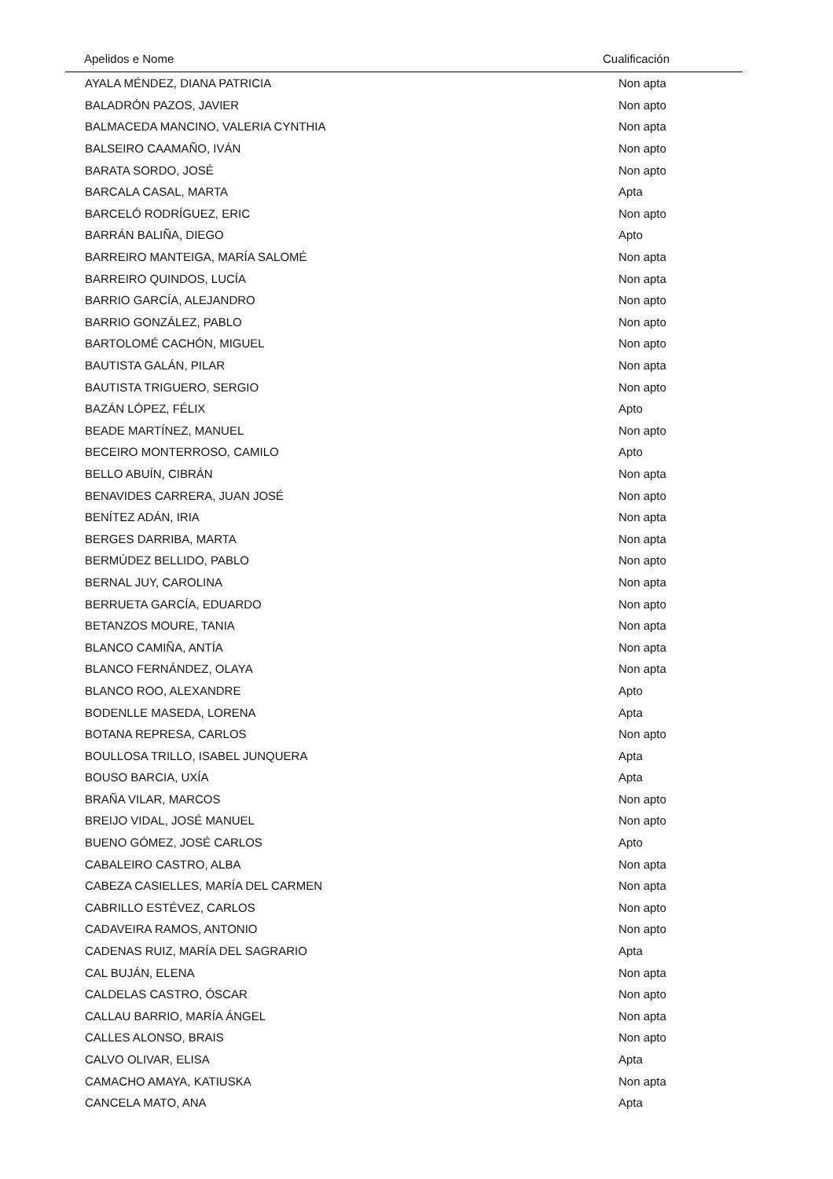| Apelidos e Nome | Cualificación |
| --- | --- |
| AYALA MÉNDEZ, DIANA PATRICIA | Non apta |
| BALADRÓN PAZOS, JAVIER | Non apto |
| BALMACEDA MANCINO, VALERIA CYNTHIA | Non apta |
| BALSEIRO CAAMAÑO, IVÁN | Non apto |
| BARATA SORDO, JOSÉ | Non apto |
| BARCALA CASAL, MARTA | Apta |
| BARCELÓ RODRÍGUEZ, ERIC | Non apto |
| BARRÁN BALIÑA, DIEGO | Apto |
| BARREIRO MANTEIGA, MARÍA SALOMÉ | Non apta |
| BARREIRO QUINDOS, LUCÍA | Non apta |
| BARRIO GARCÍA, ALEJANDRO | Non apto |
| BARRIO GONZÁLEZ, PABLO | Non apto |
| BARTOLOMÉ CACHÓN, MIGUEL | Non apto |
| BAUTISTA GALÁN, PILAR | Non apta |
| BAUTISTA TRIGUERO, SERGIO | Non apto |
| BAZÁN LÓPEZ, FÉLIX | Apto |
| BEADE MARTÍNEZ, MANUEL | Non apto |
| BECEIRO MONTERROSO, CAMILO | Apto |
| BELLO ABUÍN, CIBRÁN | Non apta |
| BENAVIDES CARRERA, JUAN JOSÉ | Non apto |
| BENÍTEZ ADÁN, IRIA | Non apta |
| BERGES DARRIBA, MARTA | Non apta |
| BERMÚDEZ BELLIDO, PABLO | Non apto |
| BERNAL JUY, CAROLINA | Non apta |
| BERRUETA GARCÍA, EDUARDO | Non apto |
| BETANZOS MOURE, TANIA | Non apta |
| BLANCO CAMIÑA, ANTÍA | Non apta |
| BLANCO FERNÁNDEZ, OLAYA | Non apta |
| BLANCO ROO, ALEXANDRE | Apto |
| BODENLLE MASEDA, LORENA | Apta |
| BOTANA REPRESA, CARLOS | Non apto |
| BOULLOSA TRILLO, ISABEL JUNQUERA | Apta |
| BOUSO BARCIA, UXÍA | Apta |
| BRAÑA VILAR, MARCOS | Non apto |
| BREIJO VIDAL, JOSÉ MANUEL | Non apto |
| BUENO GÓMEZ, JOSÉ CARLOS | Apto |
| CABALEIRO CASTRO, ALBA | Non apta |
| CABEZA CASIELLES, MARÍA DEL CARMEN | Non apta |
| CABRILLO ESTÉVEZ, CARLOS | Non apto |
| CADAVEIRA RAMOS, ANTONIO | Non apto |
| CADENAS RUIZ, MARÍA DEL SAGRARIO | Apta |
| CAL BUJÁN, ELENA | Non apta |
| CALDELAS CASTRO, ÓSCAR | Non apto |
| CALLAU BARRIO, MARÍA ÁNGEL | Non apta |
| CALLES ALONSO, BRAIS | Non apto |
| CALVO OLIVAR, ELISA | Apta |
| CAMACHO AMAYA, KATIUSKA | Non apta |
| CANCELA MATO, ANA | Apta |